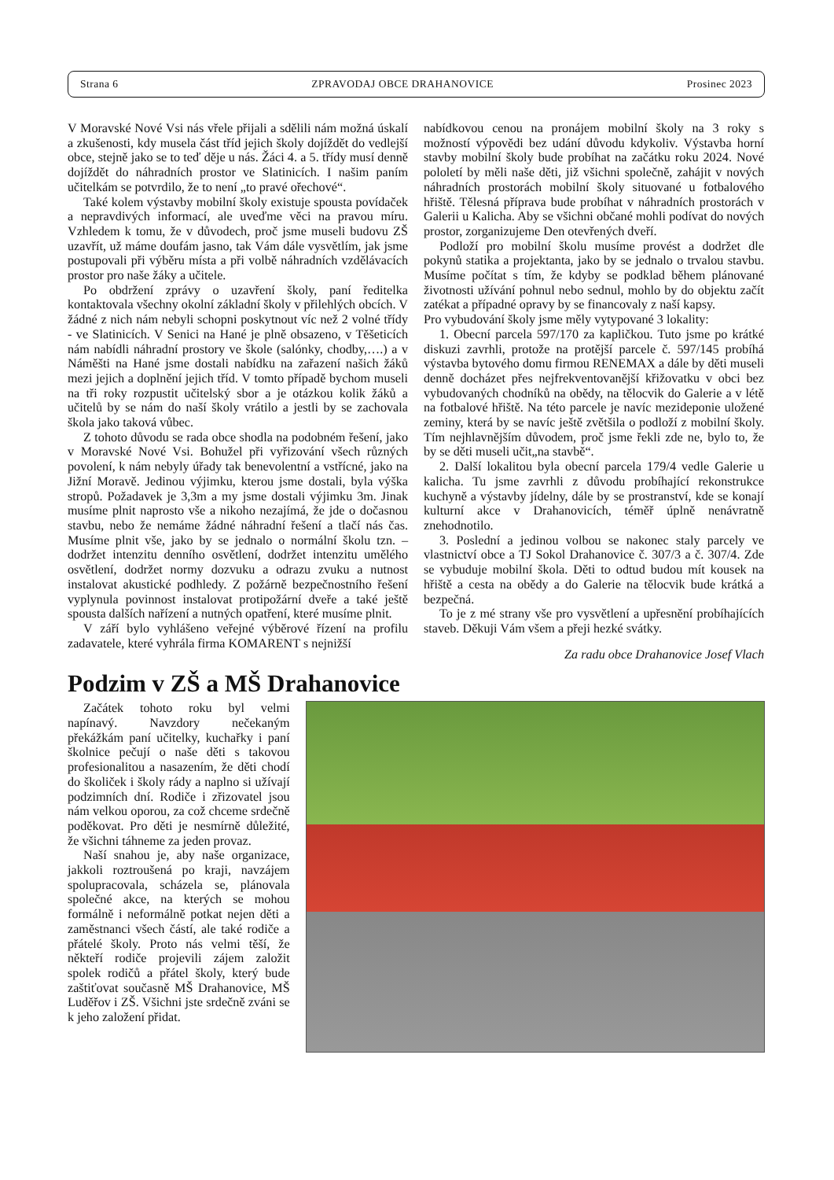Strana 6 ZPRAVODAJ OBCE DRAHANOVICE Prosinec 2023
V Moravské Nové Vsi nás vřele přijali a sdělili nám možná úskalí a zkušenosti, kdy musela část tříd jejich školy dojíždět do vedlejší obce, stejně jako se to teď děje u nás. Žáci 4. a 5. třídy musí denně dojíždět do náhradních prostor ve Slatinicích. I našim paním učitelkám se potvrdilo, že to není „to pravé ořechové“.
Také kolem výstavby mobilní školy existuje spousta povídaček a nepravdivých informací, ale uveďme věci na pravou míru. Vzhledem k tomu, že v důvodech, proč jsme museli budovu ZŠ uzavřít, už máme doufám jasno, tak Vám dále vysvětlím, jak jsme postupovali při výběru místa a při volbě náhradních vzdělávacích prostor pro naše žáky a učitele.
Po obdržení zprávy o uzavření školy, paní ředitelka kontaktovala všechny okolní základní školy v přilehlých obcích. V žádné z nich nám nebyli schopni poskytnout víc než 2 volné třídy - ve Slatinicích. V Senici na Hané je plně obsazeno, v Těšeticích nám nabídli náhradní prostory ve škole (salónky, chodby,….) a v Náměšti na Hané jsme dostali nabídku na zařazení našich žáků mezi jejich a doplnění jejich tříd. V tomto případě bychom museli na tři roky rozpustit učitelský sbor a je otázkou kolik žáků a učitelů by se nám do naší školy vrátilo a jestli by se zachovala škola jako taková vůbec.
Z tohoto důvodu se rada obce shodla na podobném řešení, jako v Moravské Nové Vsi. Bohužel při vyřizování všech různých povolení, k nám nebyly úřady tak benevolentní a vstřícné, jako na Jižní Moravě. Jedinou výjimku, kterou jsme dostali, byla výška stropů. Požadavek je 3,3m a my jsme dostali výjimku 3m. Jinak musíme plnit naprosto vše a nikoho nezajímá, že jde o dočasnou stavbu, nebo že nemáme žádné náhradní řešení a tlačí nás čas. Musíme plnit vše, jako by se jednalo o normální školu tzn. – dodržet intenzitu denního osvětlení, dodržet intenzitu umělého osvětlení, dodržet normy dozvuku a odrazu zvuku a nutnost instalovat akustické podhledy. Z požárně bezpečnostního řešení vyplynula povinnost instalovat protipožární dveře a také ještě spousta dalších nařízení a nutných opatření, které musíme plnit.
V září bylo vyhlášeno veřejné výběrové řízení na profilu zadavatele, které vyhrála firma KOMARENT s nejnižší
nabídkovou cenou na pronájem mobilní školy na 3 roky s možností výpovědi bez udání důvodu kdykoliv. Výstavba horní stavby mobilní školy bude probíhat na začátku roku 2024. Nové pololetí by měli naše děti, již všichni společně, zahájit v nových náhradních prostorách mobilní školy situované u fotbalového hřiště. Tělesná příprava bude probíhat v náhradních prostorách v Galerii u Kalicha. Aby se všichni občané mohli podívat do nových prostor, zorganizujeme Den otevřených dveří.
Podloží pro mobilní školu musíme provést a dodržet dle pokynů statika a projektanta, jako by se jednalo o trvalou stavbu. Musíme počítat s tím, že kdyby se podklad během plánované životnosti užívání pohnul nebo sednul, mohlo by do objektu začít zatékat a případné opravy by se financovaly z naší kapsy.
Pro vybudování školy jsme měly vytypované 3 lokality:
1. Obecní parcela 597/170 za kapličkou. Tuto jsme po krátké diskuzi zavrhli, protože na protější parcele č. 597/145 probíhá výstavba bytového domu firmou RENEMAX a dále by děti museli denně docházet přes nejfrekventovanější křižovatku v obci bez vybudovaných chodníků na obědy, na tělocvik do Galerie a v létě na fotbalové hřiště. Na této parcele je navíc mezideponie uložené zeminy, která by se navíc ještě zvětšila o podloží z mobilní školy. Tím nejhlavnějším důvodem, proč jsme řekli zde ne, bylo to, že by se děti museli učit„na stavbě“.
2. Další lokalitou byla obecní parcela 179/4 vedle Galerie u kalicha. Tu jsme zavrhli z důvodu probíhající rekonstrukce kuchyně a výstavby jídelny, dále by se prostranství, kde se konají kulturní akce v Drahanovicích, téměř úplně nenávratně znehodnotilo.
3. Poslední a jedinou volbou se nakonec staly parcely ve vlastnictví obce a TJ Sokol Drahanovice č. 307/3 a č. 307/4. Zde se vybuduje mobilní škola. Děti to odtud budou mít kousek na hřiště a cesta na obědy a do Galerie na tělocvik bude krátká a bezpečná.
To je z mé strany vše pro vysvětlení a upřesnění probíhajících staveb. Děkuji Vám všem a přeji hezké svátky.
Za radu obce Drahanovice Josef Vlach
Podzim v ZŠ a MŠ Drahanovice
Začátek tohoto roku byl velmi napínavý. Navzdory nečekaným překážkám paní učitelky, kuchařky i paní školnice pečují o naše děti s takovou profesionalitou a nasazením, že děti chodí do školiček i školy rády a naplno si užívají podzimních dní. Rodiče i zřizovatel jsou nám velkou oporou, za což chceme srdečně poděkovat. Pro děti je nesmírně důležité, že všichni táhneme za jeden provaz.
Naší snahou je, aby naše organizace, jakkoli roztroušená po kraji, navzájem spolupracovala, scházela se, plánovala společné akce, na kterých se mohou formálně i neformálně potkat nejen děti a zaměstnanci všech částí, ale také rodiče a přátelé školy. Proto nás velmi těší, že někteří rodiče projevili zájem založit spolek rodičů a přátel školy, který bude zaštiťovat současně MŠ Drahanovice, MŠ Luděřov i ZŠ. Všichni jste srdečně zváni se k jeho založení přidat.